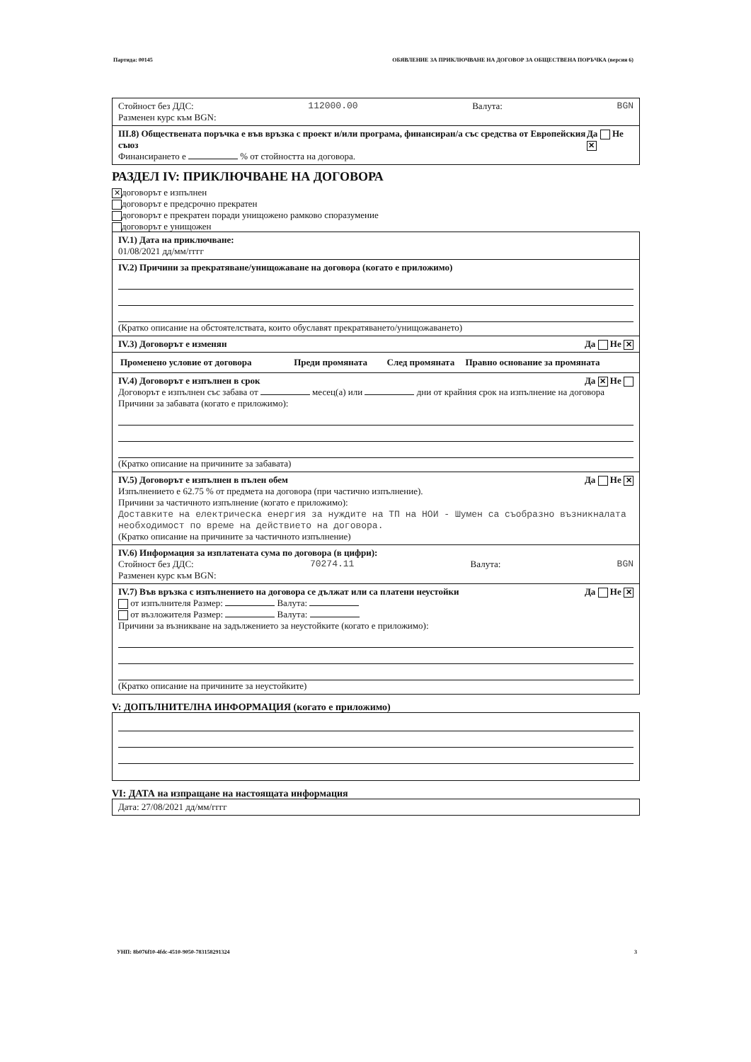Партида: 00145 ОБЯВЛЕНИЕ ЗА ПРИКЛЮЧВАНЕ НА ДОГОВОР ЗА ОБЩЕСТВЕНА ПОРЪЧКА (версия 6)
Стойност без ДДС: 112000.00 Валута: BGN
Разменен курс към BGN:
III.8) Обществената поръчка е във връзка с проект и/или програма, финансиран/а със средства от Европейския съюз Да Не ✕
Финансирането е % от стойността на договора.
РАЗДЕЛ IV: ПРИКЛЮЧВАНЕ НА ДОГОВОРА
✕ договорът е изпълнен
договорът е предсрочно прекратен
договорът е прекратен поради унищожено рамково споразумение
договорът е унищожен
IV.1) Дата на приключване:
01/08/2021 дд/мм/гггг
IV.2) Причини за прекратяване/унищожаване на договора (когато е приложимо)
(Кратко описание на обстоятелствата, които обуславят прекратяването/унищожаването)
IV.3) Договорът е изменян Да Не ✕
| Променено условие от договора | Преди промяната | След промяната | Правно основание за промяната |
| --- | --- | --- | --- |
IV.4) Договорът е изпълнен в срок Да ✕ Не
Договорът е изпълнен със забава от месец(а) или дни от крайния срок на изпълнение на договора
Причини за забавата (когато е приложимо):
(Кратко описание на причините за забавата)
IV.5) Договорът е изпълнен в пълен обем Да Не ✕
Изпълнението е 62.75 % от предмета на договора (при частично изпълнение).
Причини за частичното изпълнение (когато е приложимо):
Доставките на електрическа енергия за нуждите на ТП на НОИ - Шумен са съобразно възникналата необходимост по време на действието на договора.
(Кратко описание на причините за частичното изпълнение)
IV.6) Информация за изплатената сума по договора (в цифри):
Стойност без ДДС: 70274.11 Валута: BGN
Разменен курс към BGN:
IV.7) Във връзка с изпълнението на договора се дължат или са платени неустойки Да Не ✕
от изпълнителя Размер: Валута:
от възложителя Размер: Валута:
Причини за възникване на задължението за неустойките (когато е приложимо):
(Кратко описание на причините за неустойките)
V: ДОПЪЛНИТЕЛНА ИНФОРМАЦИЯ (когато е приложимо)
VI: ДАТА на изпращане на настоящата информация
Дата: 27/08/2021 дд/мм/гггг
УНП: 8b076f10-4fdc-4510-9050-783158291324 3